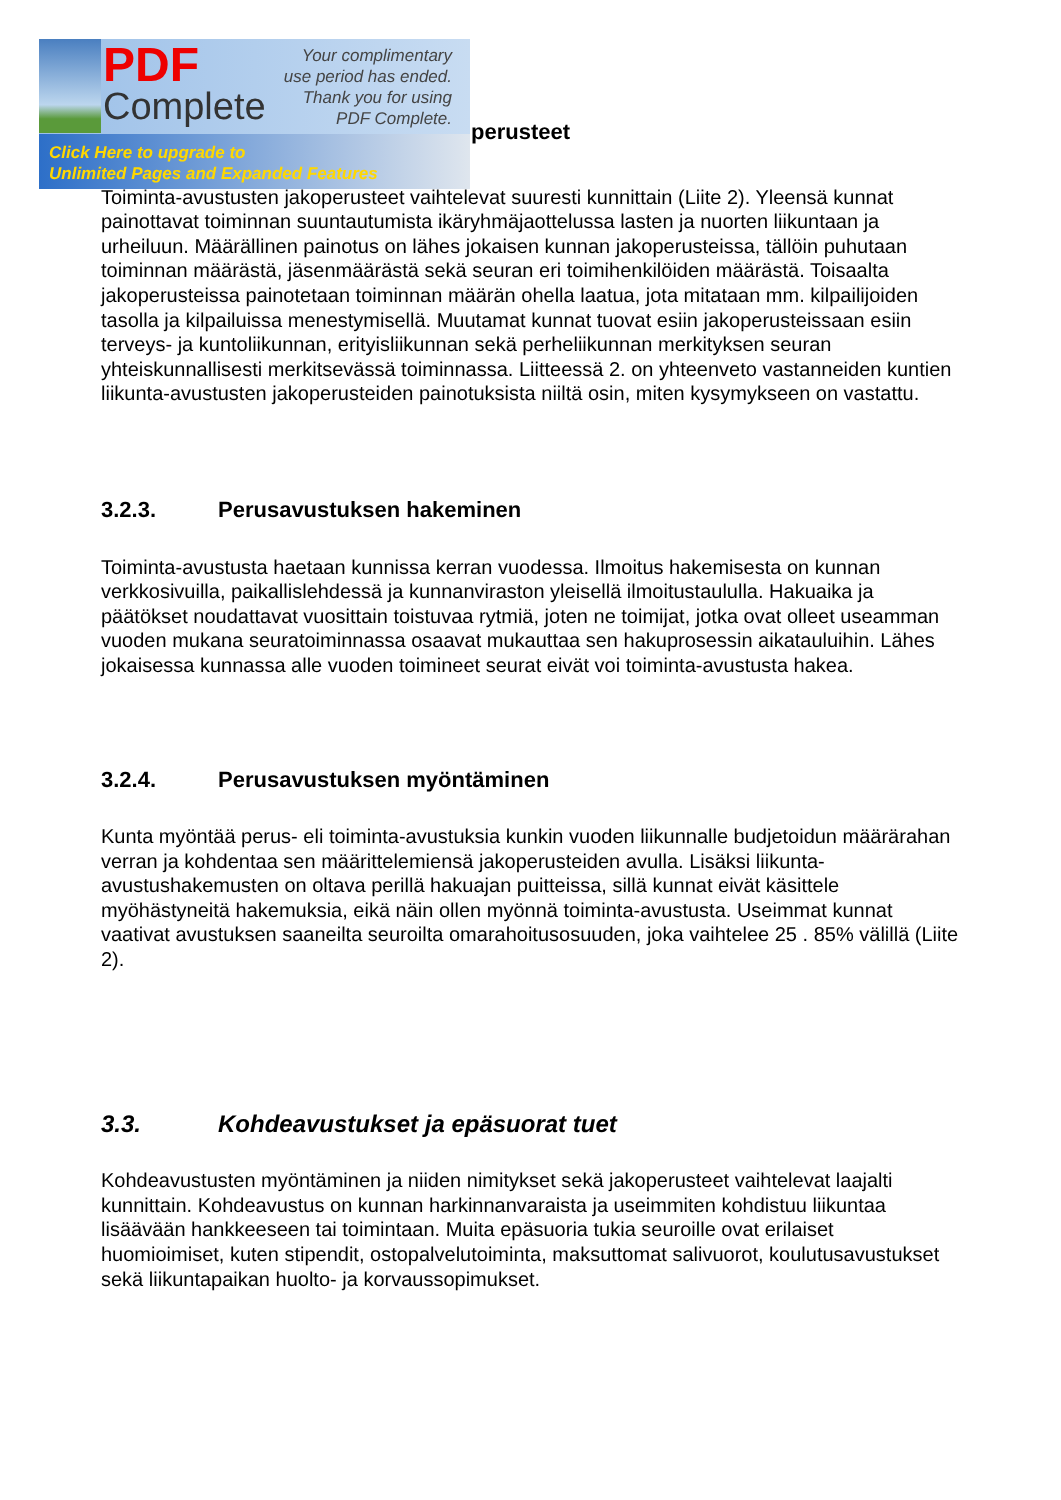PDF
Complete
Your complimentary
use period has ended.
Thank you for using
PDF Complete.
Click Here to upgrade to
Unlimited Pages and Expanded Features
perusteet
Toiminta-avustusten jakoperusteet vaihtelevat suuresti kunnittain (Liite 2). Yleensä kunnat painottavat toiminnan suuntautumista ikäryhmäjaottelussa lasten ja nuorten liikuntaan ja urheiluun. Määrällinen painotus on lähes jokaisen kunnan jakoperusteissa, tällöin puhutaan toiminnan määrästä, jäsenmäärästä sekä seuran eri toimihenkilöiden määrästä. Toisaalta jakoperusteissa painotetaan toiminnan määrän ohella laatua, jota mitataan mm. kilpailijoiden tasolla ja kilpailuissa menestymisellä. Muutamat kunnat tuovat esiin jakoperusteissaan esiin terveys- ja kuntoliikunnan, erityisliikunnan sekä perheliikunnan merkityksen seuran yhteiskunnallisesti merkitsevässä toiminnassa. Liitteessä 2. on yhteenveto vastanneiden kuntien liikunta-avustusten jakoperusteiden painotuksista niiltä osin, miten kysymykseen on vastattu.
3.2.3. Perusavustuksen hakeminen
Toiminta-avustusta haetaan kunnissa kerran vuodessa. Ilmoitus hakemisesta on kunnan verkkosivuilla, paikallislehdessä ja kunnanviraston yleisellä ilmoitustaululla. Hakuaika ja päätökset noudattavat vuosittain toistuvaa rytmiä, joten ne toimijat, jotka ovat olleet useamman vuoden mukana seuratoiminnassa osaavat mukauttaa sen hakuprosessin aikatauluihin. Lähes jokaisessa kunnassa alle vuoden toimineet seurat eivät voi toiminta-avustusta hakea.
3.2.4. Perusavustuksen myöntäminen
Kunta myöntää perus- eli toiminta-avustuksia kunkin vuoden liikunnalle budjetoidun määrärahan verran ja kohdentaa sen määrittelemiensä jakoperusteiden avulla. Lisäksi liikunta-avustushakemusten on oltava perillä hakuajan puitteissa, sillä kunnat eivät käsittele myöhästyneitä hakemuksia, eikä näin ollen myönnä toiminta-avustusta. Useimmat kunnat vaativat avustuksen saaneilta seuroilta omarahoitusosuuden, joka vaihtelee 25 . 85% välillä (Liite 2).
3.3. Kohdeavustukset ja epäsuorat tuet
Kohdeavustusten myöntäminen ja niiden nimitykset sekä jakoperusteet vaihtelevat laajalti kunnittain. Kohdeavustus on kunnan harkinnanvaraista ja useimmiten kohdistuu liikuntaa lisäävään hankkeeseen tai toimintaan. Muita epäsuoria tukia seuroille ovat erilaiset huomioimiset, kuten stipendit, ostopalvelutoiminta, maksuttomat salivuorot, koulutusavustukset sekä liikuntapaikan huolto- ja korvaussopimukset.